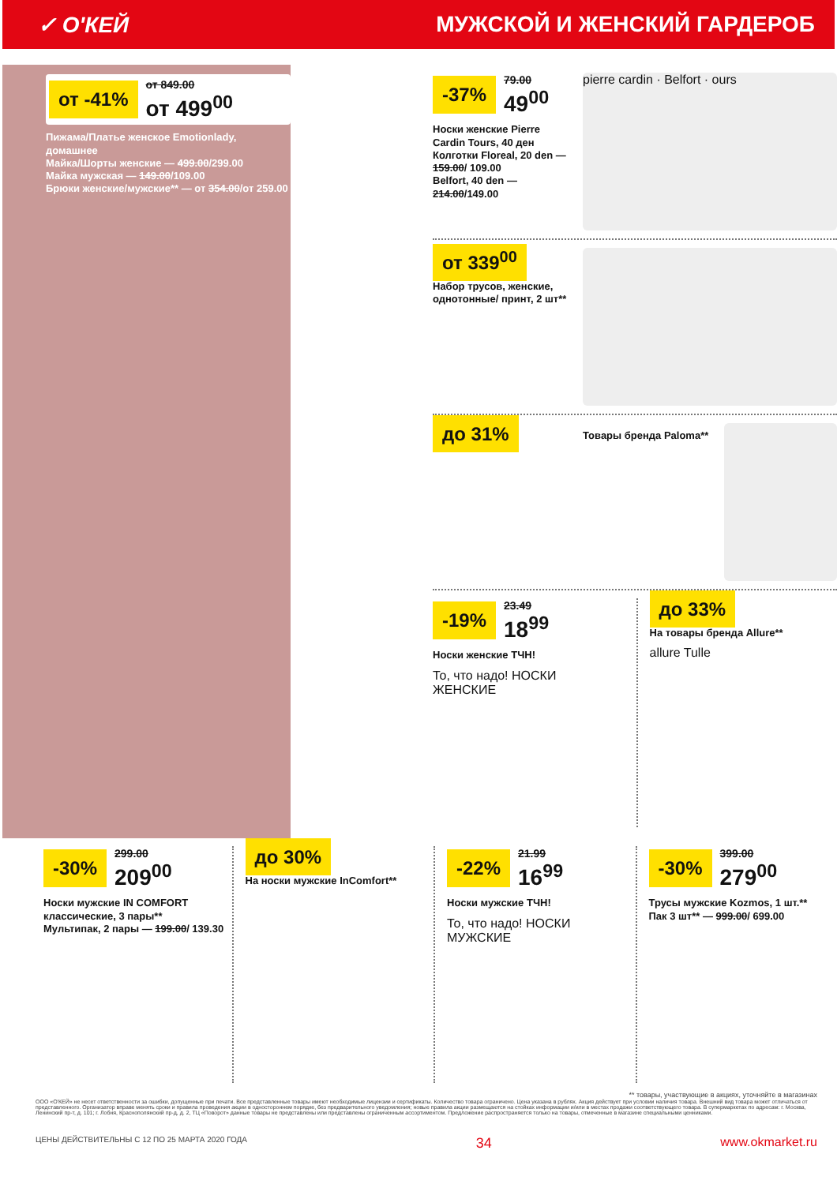✓ О'КЕЙ МУЖСКОЙ И ЖЕНСКИЙ ГАРДЕРОБ
от -41% от 849.00
от 499<sup>00</sup>
Пижама/Платье женское Emotionlady, домашнее
Майка/Шорты женские — 499.00/299.00
Майка мужская — 149.00/109.00
Брюки женские/мужские** — от 354.00/от 259.00
-37% 79.00
49<sup>00</sup>
Носки женские Pierre Cardin Tours, 40 ден
Колготки Floreal, 20 den — 159.00/ 109.00
Belfort, 40 den — 214.00/149.00
pierre cardin · Belfort · ours
от 339<sup>00</sup>
Набор трусов, женские, однотонные/ принт, 2 шт**
до 31%
Товары бренда Paloma**
-19% 23.49
18<sup>99</sup>
Носки женские ТЧН!
То, что надо! НОСКИ ЖЕНСКИЕ
до 33%
На товары бренда Allure**
allure Tulle
-30% 299.00
209<sup>00</sup>
Носки мужские IN COMFORT классические, 3 пары**
Мультипак, 2 пары — 199.00/ 139.30
до 30%
На носки мужские InComfort**
-22% 21.99
16<sup>99</sup>
Носки мужские ТЧН!
То, что надо! НОСКИ МУЖСКИЕ
-30% 399.00
279<sup>00</sup>
Трусы мужские Kozmos, 1 шт.**
Пак 3 шт** — 999.00/ 699.00
** товары, участвующие в акциях, уточняйте в магазинах
ООО «О'КЕЙ» не несет ответственности за ошибки, допущенные при печати. Все представленные товары имеют необходимые лицензии и сертификаты. Количество товара ограничено. Цена указана в рублях. Акция действует при условии наличия товара. Внешний вид товара может отличаться от представленного. Организатор вправе менять сроки и правила проведения акции в одностороннем порядке, без предварительного уведомления; новые правила акции размещаются на стойках информации и/или в местах продажи соответствующего товара. В супермаркетах по адресам: г. Москва, Ленинский пр-т, д. 101; г. Лобня, Краснополянский пр-д, д. 2, ТЦ «Поворот» данные товары не представлены или представлены ограниченным ассортиментом. Предложение распространяется только на товары, отмеченные в магазине специальными ценниками.
ЦЕНЫ ДЕЙСТВИТЕЛЬНЫ С 12 ПО 25 МАРТА 2020 ГОДА 34 www.okmarket.ru